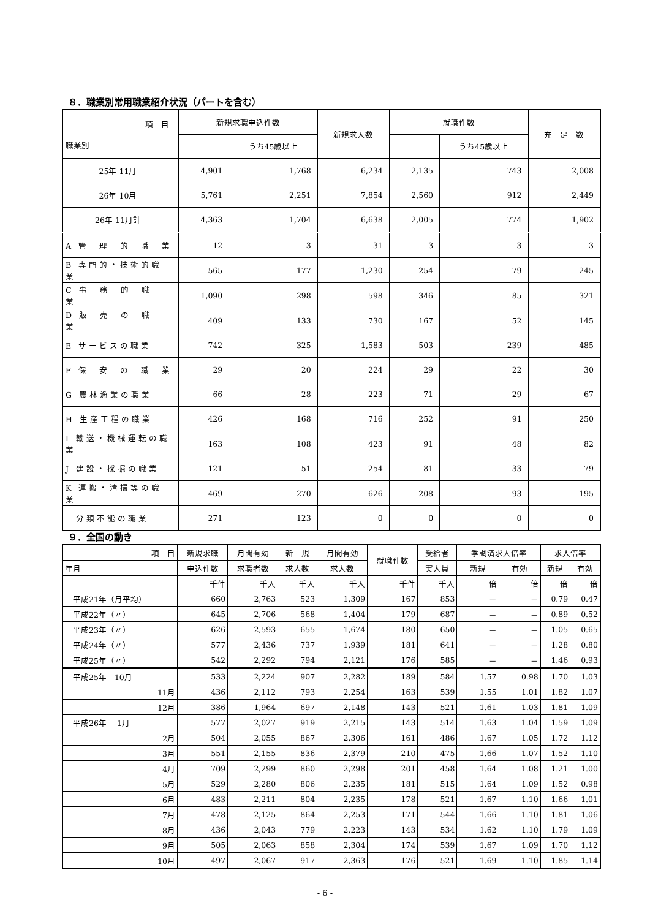８．職業別常用職業紹介状況（パートを含む）
| 項 目 職業別 | 新規求職申込件数 | | 新規求人数 | 就職件数 | | 充 足 数 |
| --- | --- | --- | --- | --- | --- | --- |
| | | うち45歳以上 | | | うち45歳以上 | |
| 25年 11月 | 4,901 | 1,768 | 6,234 | 2,135 | 743 | 2,008 |
| 26年 10月 | 5,761 | 2,251 | 7,854 | 2,560 | 912 | 2,449 |
| 26年 11月計 | 4,363 | 1,704 | 6,638 | 2,005 | 774 | 1,902 |
| A 管 理 的 職 業 | 12 | 3 | 31 | 3 | 3 | 3 |
| B 専門的・技術的職業 | 565 | 177 | 1,230 | 254 | 79 | 245 |
| C 事 務 的 職 業 | 1,090 | 298 | 598 | 346 | 85 | 321 |
| D 販 売 の 職 業 | 409 | 133 | 730 | 167 | 52 | 145 |
| E サービスの職業 | 742 | 325 | 1,583 | 503 | 239 | 485 |
| F 保 安 の 職 業 | 29 | 20 | 224 | 29 | 22 | 30 |
| G 農林漁業の職業 | 66 | 28 | 223 | 71 | 29 | 67 |
| H 生産工程の職業 | 426 | 168 | 716 | 252 | 91 | 250 |
| I 輸送・機械運転の職業 | 163 | 108 | 423 | 91 | 48 | 82 |
| J 建設・採掘の職業 | 121 | 51 | 254 | 81 | 33 | 79 |
| K 運搬・清掃等の職業 | 469 | 270 | 626 | 208 | 93 | 195 |
| 分類不能の職業 | 271 | 123 | 0 | 0 | 0 | 0 |
９．全国の動き
| 項 目 | 新規求職 | 月間有効 | 新 規 | 月間有効 | 就職件数 | 受給者 | 季調済求人倍率 | | 求人倍率 | |
| --- | --- | --- | --- | --- | --- | --- | --- | --- | --- | --- |
| 年月 | 申込件数 | 求職者数 | 求人数 | 求人数 | | 実人員 | 新規 | 有効 | 新規 | 有効 |
| | 千件 | 千人 | 千人 | 千人 | 千件 | 千人 | 倍 | 倍 | 倍 | 倍 |
| 平成21年（月平均） | 660 | 2,763 | 523 | 1,309 | 167 | 853 | － | － | 0.79 | 0.47 |
| 平成22年（〃） | 645 | 2,706 | 568 | 1,404 | 179 | 687 | － | － | 0.89 | 0.52 |
| 平成23年（〃） | 626 | 2,593 | 655 | 1,674 | 180 | 650 | － | － | 1.05 | 0.65 |
| 平成24年（〃） | 577 | 2,436 | 737 | 1,939 | 181 | 641 | － | － | 1.28 | 0.80 |
| 平成25年（〃） | 542 | 2,292 | 794 | 2,121 | 176 | 585 | － | － | 1.46 | 0.93 |
| 平成25年 10月 | 533 | 2,224 | 907 | 2,282 | 189 | 584 | 1.57 | 0.98 | 1.70 | 1.03 |
| 11月 | 436 | 2,112 | 793 | 2,254 | 163 | 539 | 1.55 | 1.01 | 1.82 | 1.07 |
| 12月 | 386 | 1,964 | 697 | 2,148 | 143 | 521 | 1.61 | 1.03 | 1.81 | 1.09 |
| 平成26年 1月 | 577 | 2,027 | 919 | 2,215 | 143 | 514 | 1.63 | 1.04 | 1.59 | 1.09 |
| 2月 | 504 | 2,055 | 867 | 2,306 | 161 | 486 | 1.67 | 1.05 | 1.72 | 1.12 |
| 3月 | 551 | 2,155 | 836 | 2,379 | 210 | 475 | 1.66 | 1.07 | 1.52 | 1.10 |
| 4月 | 709 | 2,299 | 860 | 2,298 | 201 | 458 | 1.64 | 1.08 | 1.21 | 1.00 |
| 5月 | 529 | 2,280 | 806 | 2,235 | 181 | 515 | 1.64 | 1.09 | 1.52 | 0.98 |
| 6月 | 483 | 2,211 | 804 | 2,235 | 178 | 521 | 1.67 | 1.10 | 1.66 | 1.01 |
| 7月 | 478 | 2,125 | 864 | 2,253 | 171 | 544 | 1.66 | 1.10 | 1.81 | 1.06 |
| 8月 | 436 | 2,043 | 779 | 2,223 | 143 | 534 | 1.62 | 1.10 | 1.79 | 1.09 |
| 9月 | 505 | 2,063 | 858 | 2,304 | 174 | 539 | 1.67 | 1.09 | 1.70 | 1.12 |
| 10月 | 497 | 2,067 | 917 | 2,363 | 176 | 521 | 1.69 | 1.10 | 1.85 | 1.14 |
- 6 -